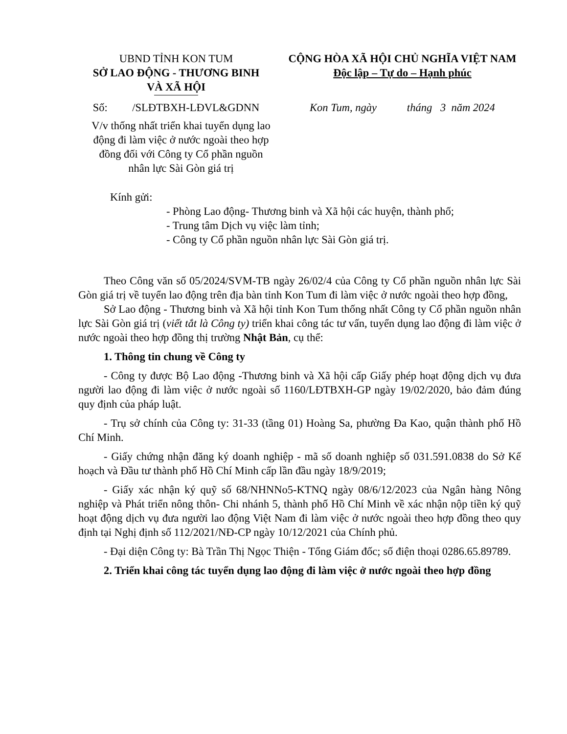UBND TỈNH KON TUM
SỞ LAO ĐỘNG - THƯƠNG BINH
VÀ XÃ HỘI
CỘNG HÒA XÃ HỘI CHỦ NGHĨA VIỆT NAM
Độc lập – Tự do – Hạnh phúc
Số: /SLĐTBXH-LĐVL&GDNN
V/v thống nhất triển khai tuyển dụng lao động đi làm việc ở nước ngoài theo hợp đồng đối với Công ty Cổ phần nguồn nhân lực Sài Gòn giá trị
Kon Tum, ngày tháng 3 năm 2024
Kính gửi:
- Phòng Lao động- Thương binh và Xã hội các huyện, thành phố;
- Trung tâm Dịch vụ việc làm tỉnh;
- Công ty Cổ phần nguồn nhân lực Sài Gòn giá trị.
Theo Công văn số 05/2024/SVM-TB ngày 26/02/4 của Công ty Cổ phần nguồn nhân lực Sài Gòn giá trị về tuyển lao động trên địa bàn tỉnh Kon Tum đi làm việc ở nước ngoài theo hợp đồng,
Sở Lao động - Thương binh và Xã hội tỉnh Kon Tum thống nhất Công ty Cổ phần nguồn nhân lực Sài Gòn giá trị (viết tắt là Công ty) triển khai công tác tư vấn, tuyển dụng lao động đi làm việc ở nước ngoài theo hợp đồng thị trường Nhật Bản, cụ thể:
1. Thông tin chung về Công ty
- Công ty được Bộ Lao động -Thương binh và Xã hội cấp Giấy phép hoạt động dịch vụ đưa người lao động đi làm việc ở nước ngoài số 1160/LĐTBXH-GP ngày 19/02/2020, bảo đảm đúng quy định của pháp luật.
- Trụ sở chính của Công ty: 31-33 (tầng 01) Hoàng Sa, phường Đa Kao, quận thành phố Hồ Chí Minh.
- Giấy chứng nhận đăng ký doanh nghiệp - mã số doanh nghiệp số 031.591.0838 do Sở Kế hoạch và Đầu tư thành phố Hồ Chí Minh cấp lần đầu ngày 18/9/2019;
- Giấy xác nhận ký quỹ số 68/NHNNo5-KTNQ ngày 08/6/12/2023 của Ngân hàng Nông nghiệp và Phát triển nông thôn- Chi nhánh 5, thành phố Hồ Chí Minh về xác nhận nộp tiền ký quỹ hoạt động dịch vụ đưa người lao động Việt Nam đi làm việc ở nước ngoài theo hợp đồng theo quy định tại Nghị định số 112/2021/NĐ-CP ngày 10/12/2021 của Chính phủ.
- Đại diện Công ty: Bà Trần Thị Ngọc Thiện - Tổng Giám đốc; số điện thoại 0286.65.89789.
2. Triển khai công tác tuyển dụng lao động đi làm việc ở nước ngoài theo hợp đồng